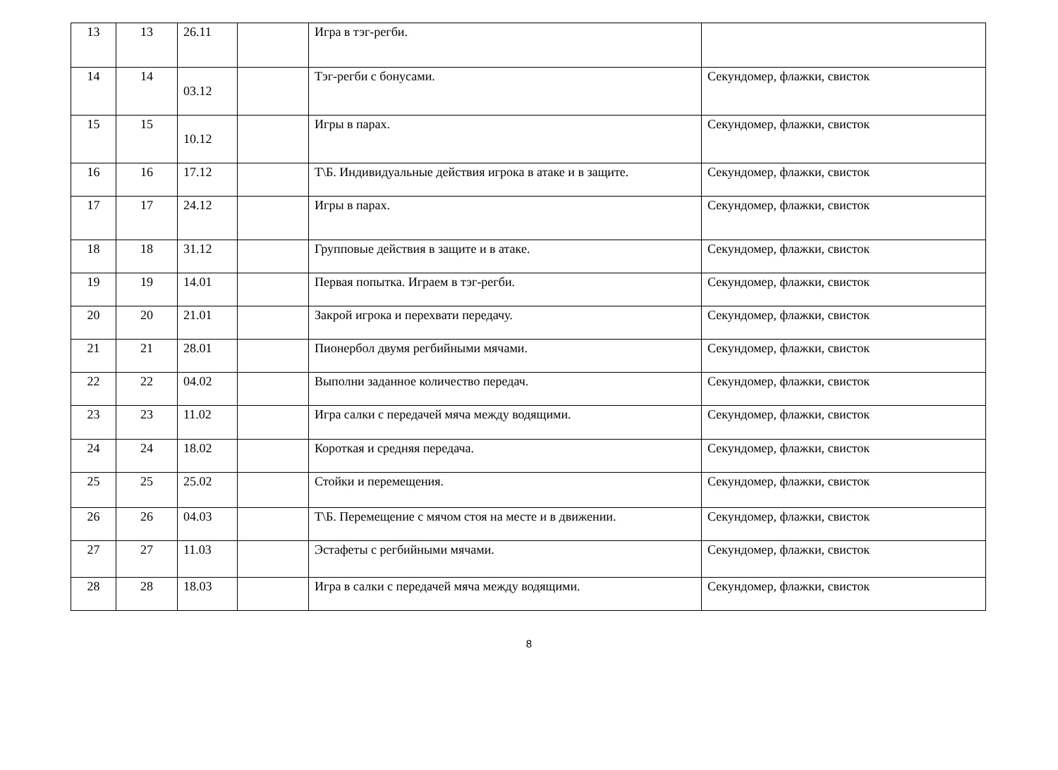| 13 | 13 | 26.11 | | Игра в тэг-регби. | |
| 14 | 14 | 03.12 | | Тэг-регби с бонусами. | Секундомер, флажки, свисток |
| 15 | 15 | 10.12 | | Игры в парах. | Секундомер, флажки, свисток |
| 16 | 16 | 17.12 | | Т\Б. Индивидуальные действия игрока в атаке и в защите. | Секундомер, флажки, свисток |
| 17 | 17 | 24.12 | | Игры в парах. | Секундомер, флажки, свисток |
| 18 | 18 | 31.12 | | Групповые действия в защите и в атаке. | Секундомер, флажки, свисток |
| 19 | 19 | 14.01 | | Первая попытка. Играем в тэг-регби. | Секундомер, флажки, свисток |
| 20 | 20 | 21.01 | | Закрой игрока и перехвати передачу. | Секундомер, флажки, свисток |
| 21 | 21 | 28.01 | | Пионербол двумя регбийными мячами. | Секундомер, флажки, свисток |
| 22 | 22 | 04.02 | | Выполни заданное количество передач. | Секундомер, флажки, свисток |
| 23 | 23 | 11.02 | | Игра салки с передачей мяча между водящими. | Секундомер, флажки, свисток |
| 24 | 24 | 18.02 | | Короткая и средняя передача. | Секундомер, флажки, свисток |
| 25 | 25 | 25.02 | | Стойки и перемещения. | Секундомер, флажки, свисток |
| 26 | 26 | 04.03 | | Т\Б. Перемещение с мячом стоя на месте и в движении. | Секундомер, флажки, свисток |
| 27 | 27 | 11.03 | | Эстафеты с регбийными мячами. | Секундомер, флажки, свисток |
| 28 | 28 | 18.03 | | Игра в салки с передачей мяча между водящими. | Секундомер, флажки, свисток |
8